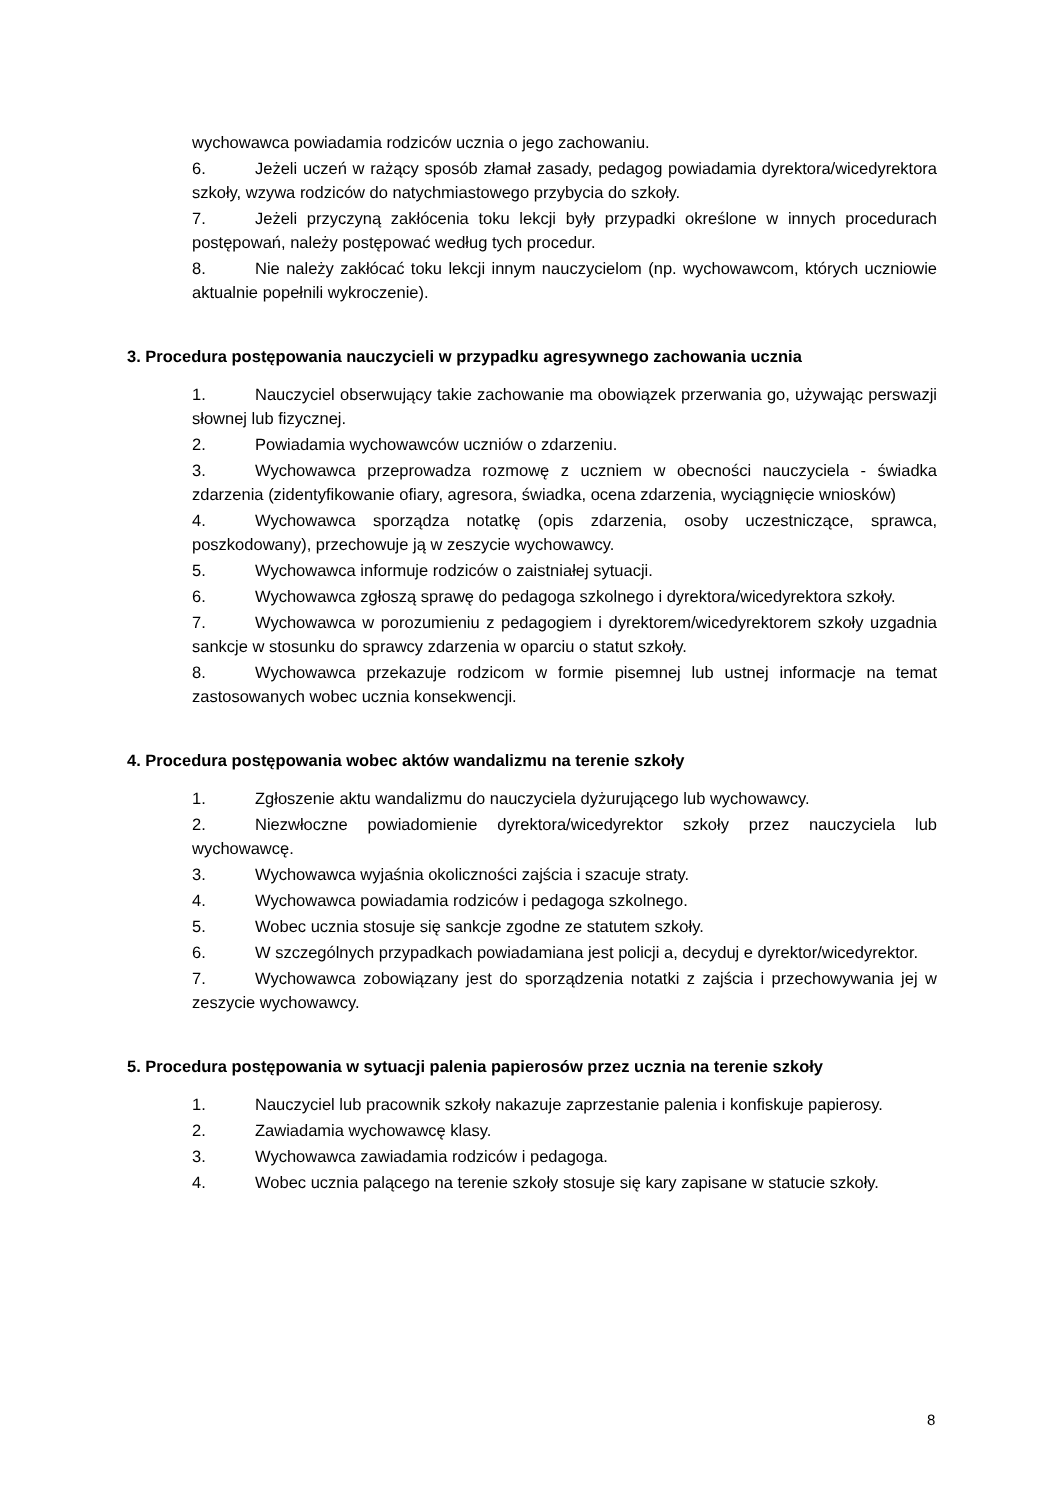wychowawca powiadamia rodziców ucznia o jego zachowaniu.
6. Jeżeli uczeń w rażący sposób złamał zasady, pedagog powiadamia dyrektora/wicedyrektora szkoły, wzywa rodziców do natychmiastowego przybycia do szkoły.
7. Jeżeli przyczyną zakłócenia toku lekcji były przypadki określone w innych procedurach postępowań, należy postępować według tych procedur.
8. Nie należy zakłócać toku lekcji innym nauczycielom (np. wychowawcom, których uczniowie aktualnie popełnili wykroczenie).
3. Procedura postępowania nauczycieli w przypadku agresywnego zachowania ucznia
1. Nauczyciel obserwujący takie zachowanie ma obowiązek przerwania go, używając perswazji słownej lub fizycznej.
2. Powiadamia wychowawców uczniów o zdarzeniu.
3. Wychowawca przeprowadza rozmowę z uczniem w obecności nauczyciela - świadka zdarzenia (zidentyfikowanie ofiary, agresora, świadka, ocena zdarzenia, wyciągnięcie wniosków)
4. Wychowawca sporządza notatkę (opis zdarzenia, osoby uczestniczące, sprawca, poszkodowany), przechowuje ją w zeszycie wychowawcy.
5. Wychowawca informuje rodziców o zaistniałej sytuacji.
6. Wychowawca zgłoszą sprawę do pedagoga szkolnego i dyrektora/wicedyrektora szkoły.
7. Wychowawca w porozumieniu z pedagogiem i dyrektorem/wicedyrektorem szkoły uzgadnia sankcje w stosunku do sprawcy zdarzenia w oparciu o statut szkoły.
8. Wychowawca przekazuje rodzicom w formie pisemnej lub ustnej informacje na temat zastosowanych wobec ucznia konsekwencji.
4. Procedura postępowania wobec aktów wandalizmu na terenie szkoły
1. Zgłoszenie aktu wandalizmu do nauczyciela dyżurującego lub wychowawcy.
2. Niezwłoczne powiadomienie dyrektora/wicedyrektor szkoły przez nauczyciela lub wychowawcę.
3. Wychowawca wyjaśnia okoliczności zajścia i szacuje straty.
4. Wychowawca powiadamia rodziców i pedagoga szkolnego.
5. Wobec ucznia stosuje się sankcje zgodne ze statutem szkoły.
6. W szczególnych przypadkach powiadamiana jest policji a, decyduj e dyrektor/wicedyrektor.
7. Wychowawca zobowiązany jest do sporządzenia notatki z zajścia i przechowywania jej w zeszycie wychowawcy.
5. Procedura postępowania w sytuacji palenia papierosów przez ucznia na terenie szkoły
1. Nauczyciel lub pracownik szkoły nakazuje zaprzestanie palenia i konfiskuje papierosy.
2. Zawiadamia wychowawcę klasy.
3. Wychowawca zawiadamia rodziców i pedagoga.
4. Wobec ucznia palącego na terenie szkoły stosuje się kary zapisane w statucie szkoły.
8